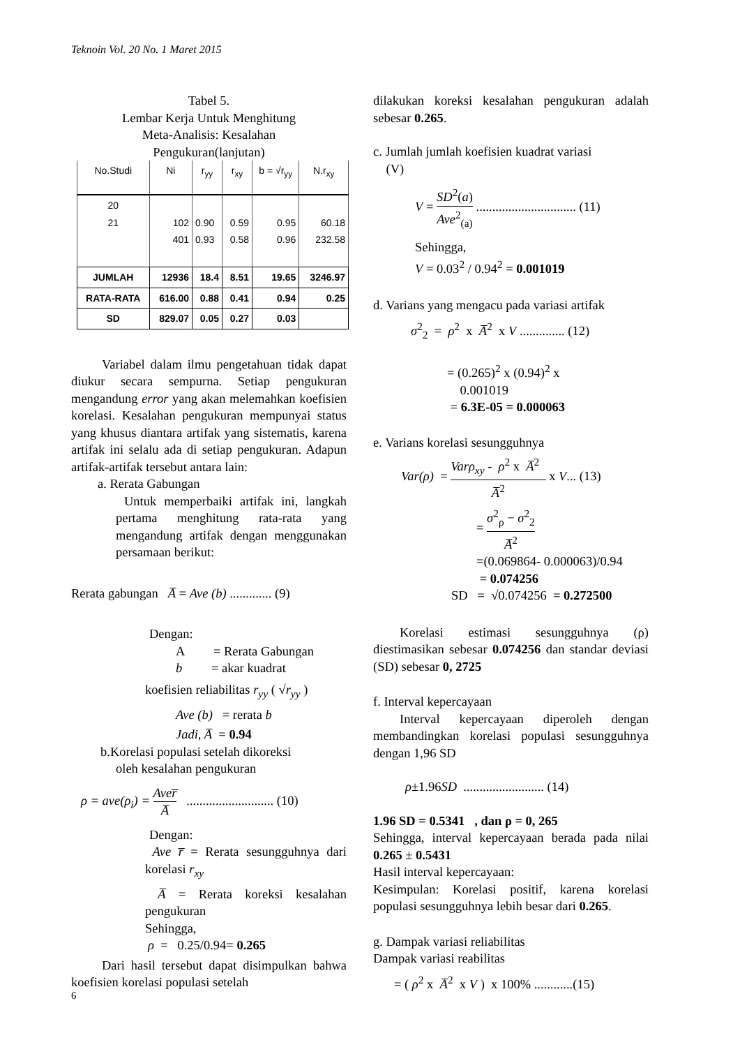Teknoin Vol. 20 No. 1 Maret 2015
Tabel 5.
Lembar Kerja Untuk Menghitung
Meta-Analisis: Kesalahan
Pengukuran(lanjutan)
| No.Studi | Ni | r<sub>yy</sub> | r<sub>xy</sub> | b = √r<sub>yy</sub> | N.r<sub>xy</sub> |
| --- | --- | --- | --- | --- | --- |
| 20 21 | 102 401 | 0.90 0.93 | 0.59 0.58 | 0.95 0.96 | 60.18 232.58 |
| JUMLAH | 12936 | 18.4 | 8.51 | 19.65 | 3246.97 |
| RATA-RATA | 616.00 | 0.88 | 0.41 | 0.94 | 0.25 |
| SD | 829.07 | 0.05 | 0.27 | 0.03 | |
Variabel dalam ilmu pengetahuan tidak dapat diukur secara sempurna. Setiap pengukuran mengandung error yang akan melemahkan koefisien korelasi. Kesalahan pengukuran mempunyai status yang khusus diantara artifak yang sistematis, karena artifak ini selalu ada di setiap pengukuran. Adapun artifak-artifak tersebut antara lain:
a. Rerata Gabungan
Untuk memperbaiki artifak ini, langkah pertama menghitung rata-rata yang mengandung artifak dengan menggunakan persamaan berikut:
Rerata gabungan A̅ = Ave (b) ............. (9)
Dengan:
A = Rerata Gabungan
b = akar kuadrat
koefisien reliabilitas r<sub>yy</sub> ( √r<sub>yy</sub> )
Ave (b) = rerata b
Jadi, A̅ = 0.94
b.Korelasi populasi setelah dikoreksi
oleh kesalahan pengukuran
ρ = ave(ρ<sub>i</sub>) = Aver̅ A̅ ........................... (10)
Dengan:
Ave r̅ = Rerata sesungguhnya dari korelasi r<sub>xy</sub>
A̅ = Rerata koreksi kesalahan pengukuran
Sehingga,
ρ = 0.25/0.94= 0.265
Dari hasil tersebut dapat disimpulkan bahwa koefisien korelasi populasi setelah
dilakukan koreksi kesalahan pengukuran adalah sebesar 0.265.
c. Jumlah jumlah koefisien kuadrat variasi
(V)
V = SD<sup>2</sup>(a) Ave<sup>2</sup><sub>(a)</sub> ............................... (11)
Sehingga,
V = 0.03<sup>2</sup> / 0.94<sup>2</sup> = 0.001019
d. Varians yang mengacu pada variasi artifak
σ<sup>2</sup><sub>2</sub> = ρ<sup>2</sup> x A̅<sup>2</sup> x V .............. (12)
= (0.265)<sup>2</sup> x (0.94)<sup>2</sup> x
0.001019
= 6.3E-05 = 0.000063
e. Varians korelasi sesungguhnya
Var(ρ) = Varρ<sub>xy</sub> - ρ<sup>2</sup> x A̅<sup>2</sup> A̅<sup>2</sup> x V... (13)
= σ<sup>2</sup><sub>ρ</sub> − σ<sup>2</sup><sub>2</sub> A̅<sup>2</sup>
=(0.069864- 0.000063)/0.94
= 0.074256
SD = √0.074256 = 0.272500
Korelasi estimasi sesungguhnya (ρ) diestimasikan sebesar 0.074256 dan standar deviasi (SD) sebesar 0, 2725
f. Interval kepercayaan
Interval kepercayaan diperoleh dengan membandingkan korelasi populasi sesungguhnya dengan 1,96 SD
ρ±1.96SD ......................... (14)
1.96 SD = 0.5341 , dan ρ = 0, 265
Sehingga, interval kepercayaan berada pada nilai 0.265 ± 0.5431
Hasil interval kepercayaan:
Kesimpulan: Korelasi positif, karena korelasi populasi sesungguhnya lebih besar dari 0.265.
g. Dampak variasi reliabilitas
Dampak variasi reabilitas
= ( ρ<sup>2</sup> x A̅<sup>2</sup> x V ) x 100% ............(15)
6